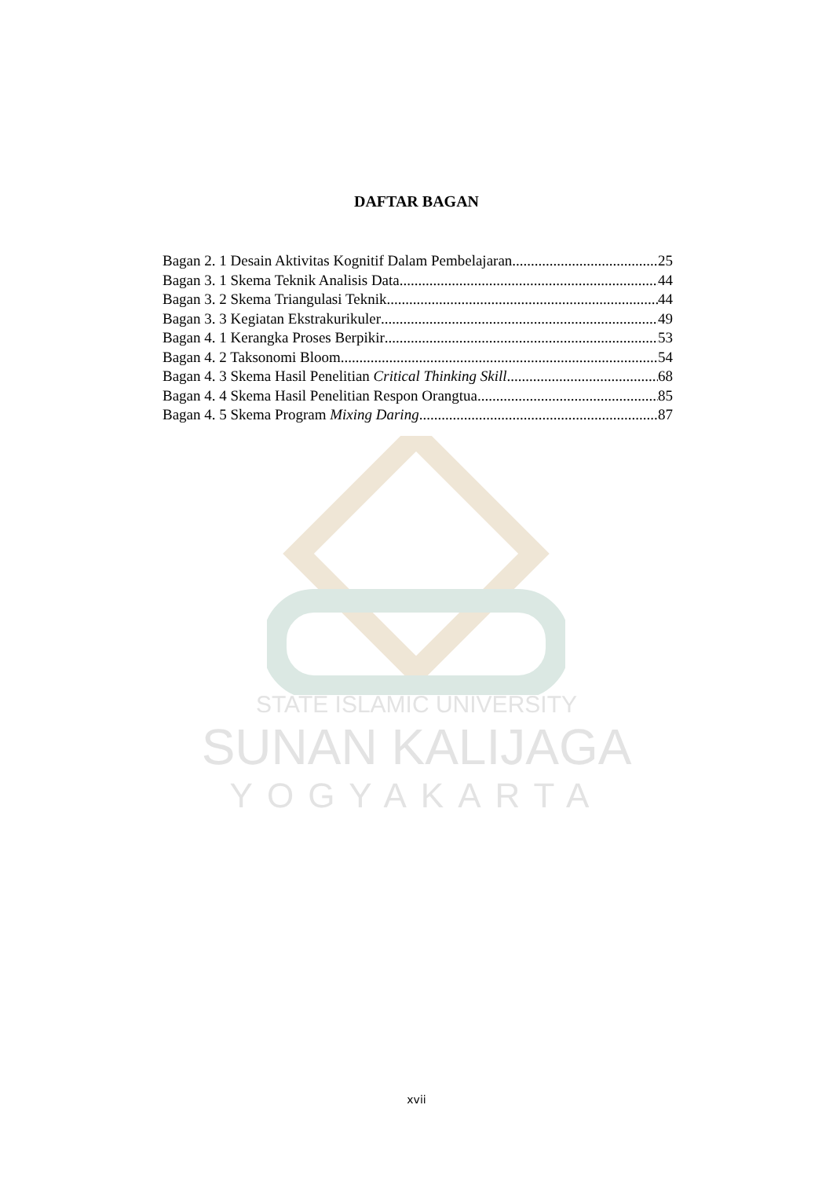DAFTAR BAGAN
Bagan 2. 1 Desain Aktivitas Kognitif Dalam Pembelajaran 25
Bagan 3. 1 Skema Teknik Analisis Data 44
Bagan 3. 2 Skema Triangulasi Teknik 44
Bagan 3. 3 Kegiatan Ekstrakurikuler 49
Bagan 4. 1 Kerangka Proses Berpikir 53
Bagan 4. 2 Taksonomi Bloom 54
Bagan 4. 3 Skema Hasil Penelitian Critical Thinking Skill 68
Bagan 4. 4 Skema Hasil Penelitian Respon Orangtua 85
Bagan 4. 5 Skema Program Mixing Daring 87
STATE ISLAMIC UNIVERSITY
SUNAN KALIJAGA
YOGYAKARTA
xvii